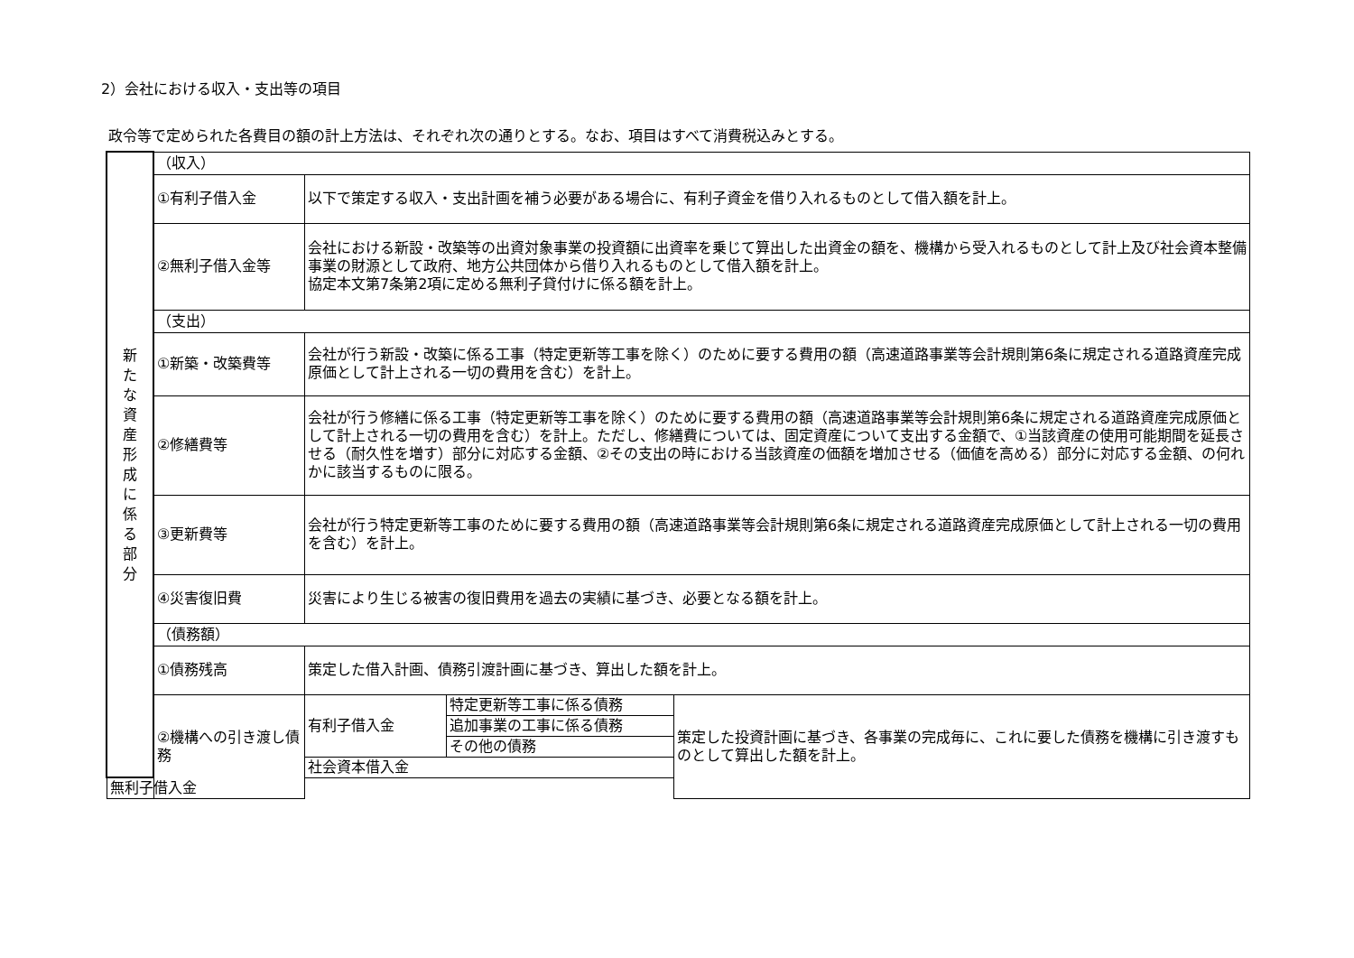2）会社における収入・支出等の項目
政令等で定められた各費目の額の計上方法は、それぞれ次の通りとする。なお、項目はすべて消費税込みとする。
| 新 た な 資 産 形 成 に 係 る 部 分 | （収入） | | | |
| | ①有利子借入金 | 以下で策定する収入・支出計画を補う必要がある場合に、有利子資金を借り入れるものとして借入額を計上。 | | |
| | ②無利子借入金等 | 会社における新設・改築等の出資対象事業の投資額に出資率を乗じて算出した出資金の額を、機構から受入れるものとして計上及び社会資本整備事業の財源として政府、地方公共団体から借り入れるものとして借入額を計上。 協定本文第7条第2項に定める無利子貸付けに係る額を計上。 | | |
| | （支出） | | | |
| | ①新築・改築費等 | 会社が行う新設・改築に係る工事（特定更新等工事を除く）のために要する費用の額（高速道路事業等会計規則第6条に規定される道路資産完成原価として計上される一切の費用を含む）を計上。 | | |
| | ②修繕費等 | 会社が行う修繕に係る工事（特定更新等工事を除く）のために要する費用の額（高速道路事業等会計規則第6条に規定される道路資産完成原価として計上される一切の費用を含む）を計上。ただし、修繕費については、固定資産について支出する金額で、①当該資産の使用可能期間を延長させる（耐久性を増す）部分に対応する金額、②その支出の時における当該資産の価額を増加させる（価値を高める）部分に対応する金額、の何れかに該当するものに限る。 | | |
| | ③更新費等 | 会社が行う特定更新等工事のために要する費用の額（高速道路事業等会計規則第6条に規定される道路資産完成原価として計上される一切の費用を含む）を計上。 | | |
| | ④災害復旧費 | 災害により生じる被害の復旧費用を過去の実績に基づき、必要となる額を計上。 | | |
| | （債務額） | | | |
| | ①債務残高 | 策定した借入計画、債務引渡計画に基づき、算出した額を計上。 | | |
| | ②機構への引き渡し債務 | 有利子借入金 | 特定更新等工事に係る債務 | 策定した投資計画に基づき、各事業の完成毎に、これに要した債務を機構に引き渡すものとして算出した額を計上。 |
| | | | 追加事業の工事に係る債務 | |
| | | | その他の債務 | |
| | | 社会資本借入金 | | |
| 無利子借入金 | | | | |